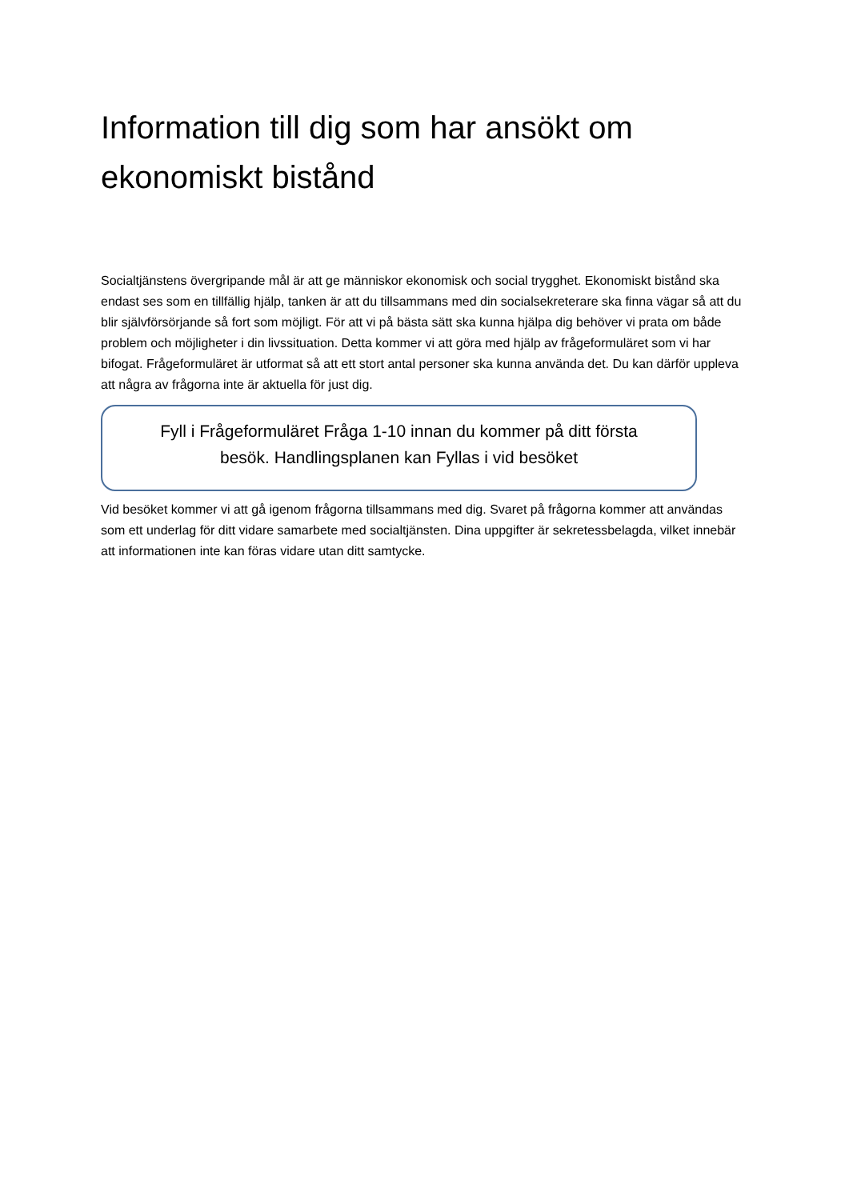Information till dig som har ansökt om ekonomiskt bistånd
Socialtjänstens övergripande mål är att ge människor ekonomisk och social trygghet. Ekonomiskt bistånd ska endast ses som en tillfällig hjälp, tanken är att du tillsammans med din socialsekreterare ska finna vägar så att du blir självförsörjande så fort som möjligt. För att vi på bästa sätt ska kunna hjälpa dig behöver vi prata om både problem och möjligheter i din livssituation. Detta kommer vi att göra med hjälp av frågeformuläret som vi har bifogat. Frågeformuläret är utformat så att ett stort antal personer ska kunna använda det. Du kan därför uppleva att några av frågorna inte är aktuella för just dig.
Fyll i Frågeformuläret Fråga 1-10 innan du kommer på ditt första besök. Handlingsplanen kan Fyllas i vid besöket
Vid besöket kommer vi att gå igenom frågorna tillsammans med dig. Svaret på frågorna kommer att användas som ett underlag för ditt vidare samarbete med socialtjänsten. Dina uppgifter är sekretessbelagda, vilket innebär att informationen inte kan föras vidare utan ditt samtycke.